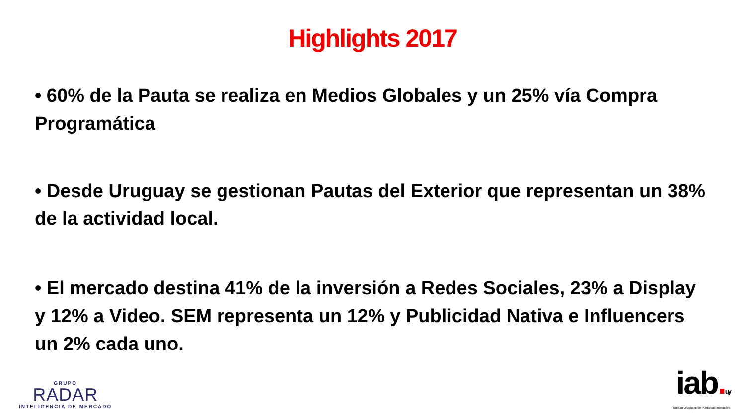Highlights 2017
• 60% de la Pauta se realiza en Medios Globales y un 25% vía Compra Programática
• Desde Uruguay se gestionan Pautas del Exterior que representan un 38% de la actividad local.
• El mercado destina 41% de la inversión a Redes Sociales, 23% a Display y 12% a Video. SEM representa un 12% y Publicidad Nativa e Influencers un 2% cada uno.
GRUPO
RADAR
INTELIGENCIA DE MERCADO
iab. uy
Bureau Uruguayo de Publicidad Interactiva